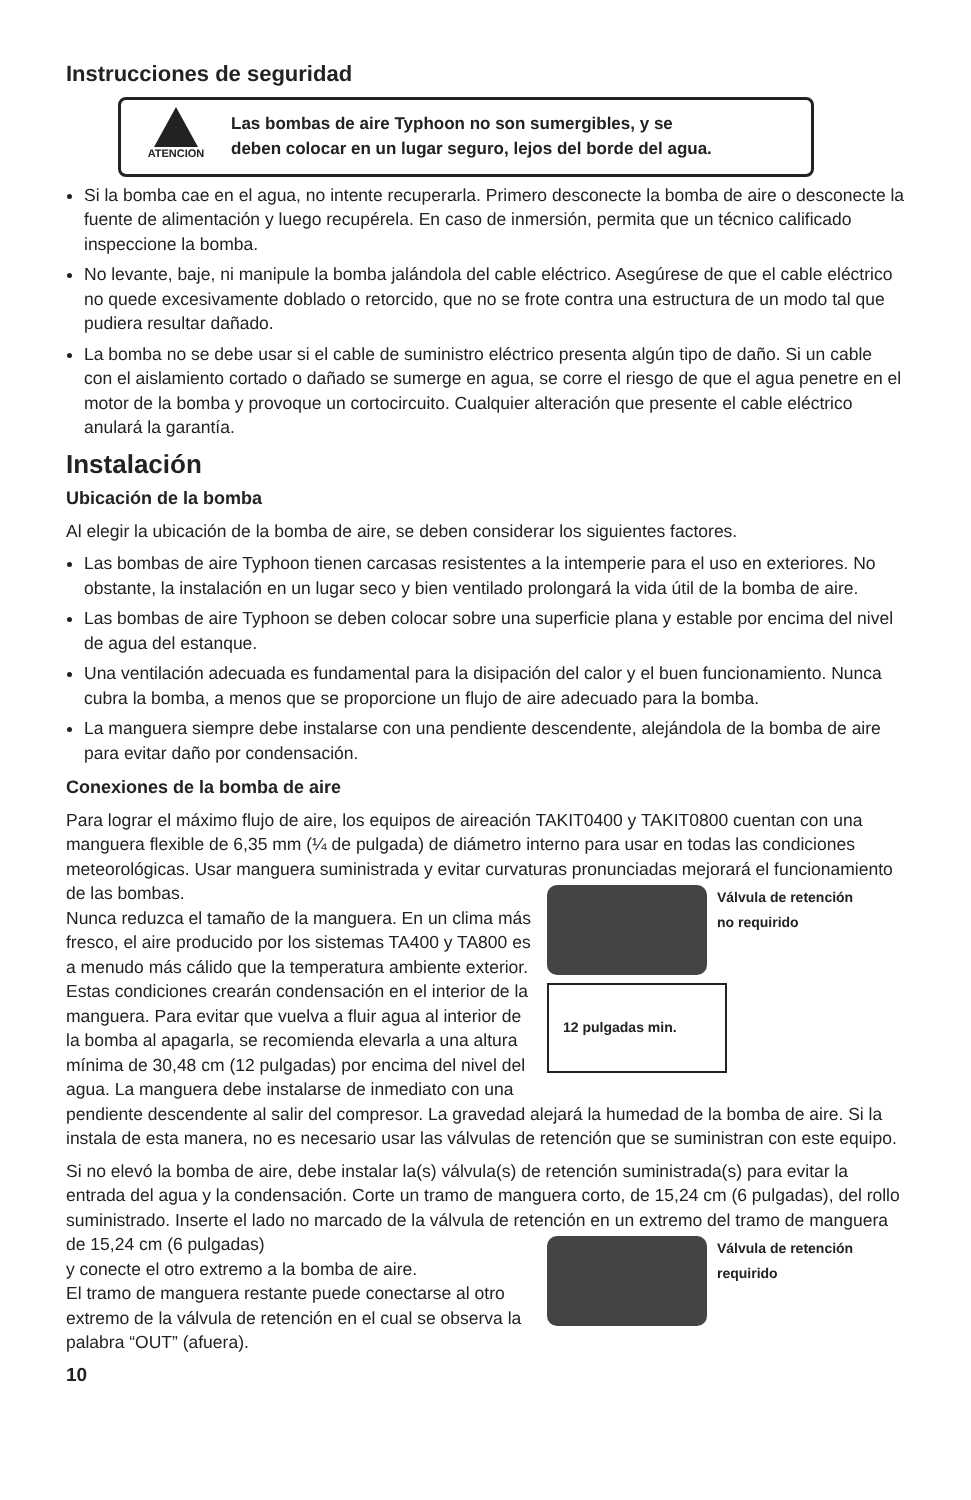Instrucciones de seguridad
ATENCION
Las bombas de aire Typhoon no son sumergibles, y se
deben colocar en un lugar seguro, lejos del borde del agua.
Si la bomba cae en el agua, no intente recuperarla. Primero desconecte la bomba de aire o desconecte la fuente de alimentación y luego recupérela. En caso de inmersión, permita que un técnico calificado inspeccione la bomba.
No levante, baje, ni manipule la bomba jalándola del cable eléctrico. Asegúrese de que el cable eléctrico no quede excesivamente doblado o retorcido, que no se frote contra una estructura de un modo tal que pudiera resultar dañado.
La bomba no se debe usar si el cable de suministro eléctrico presenta algún tipo de daño. Si un cable con el aislamiento cortado o dañado se sumerge en agua, se corre el riesgo de que el agua penetre en el motor de la bomba y provoque un cortocircuito. Cualquier alteración que presente el cable eléctrico anulará la garantía.
Instalación
Ubicación de la bomba
Al elegir la ubicación de la bomba de aire, se deben considerar los siguientes factores.
Las bombas de aire Typhoon tienen carcasas resistentes a la intemperie para el uso en exteriores. No obstante, la instalación en un lugar seco y bien ventilado prolongará la vida útil de la bomba de aire.
Las bombas de aire Typhoon se deben colocar sobre una superficie plana y estable por encima del nivel de agua del estanque.
Una ventilación adecuada es fundamental para la disipación del calor y el buen funcionamiento. Nunca cubra la bomba, a menos que se proporcione un flujo de aire adecuado para la bomba.
La manguera siempre debe instalarse con una pendiente descendente, alejándola de la bomba de aire para evitar daño por condensación.
Conexiones de la bomba de aire
Para lograr el máximo flujo de aire, los equipos de aireación TAKIT0400 y TAKIT0800 cuentan con una manguera flexible de 6,35 mm (¼ de pulgada) de diámetro interno para usar en todas las condiciones meteorológicas. Usar manguera suministrada y evitar curvaturas pronunciadas mejorará el funcionamiento de las bombas. Válvula de retención
no requirido
12 pulgadas min.
Nunca reduzca el tamaño de la manguera. En un clima más fresco, el aire producido por los sistemas TA400 y TA800 es a menudo más cálido que la temperatura ambiente exterior. Estas condiciones crearán condensación en el interior de la manguera. Para evitar que vuelva a fluir agua al interior de la bomba al apagarla, se recomienda elevarla a una altura mínima de 30,48 cm (12 pulgadas) por encima del nivel del agua. La manguera debe instalarse de inmediato con una pendiente descendente al salir del compresor. La gravedad alejará la humedad de la bomba de aire. Si la instala de esta manera, no es necesario usar las válvulas de retención que se suministran con este equipo.
Si no elevó la bomba de aire, debe instalar la(s) válvula(s) de retención suministrada(s) para evitar la entrada del agua y la condensación. Corte un tramo de manguera corto, de 15,24 cm (6 pulgadas), del rollo suministrado. Inserte el lado no marcado de la válvula de retención en un extremo del tramo de manguera de 15,24 cm (6 pulgadas) Válvula de retención
requirido
y conecte el otro extremo a la bomba de aire.
El tramo de manguera restante puede conectarse al otro extremo de la válvula de retención en el cual se observa la palabra “OUT” (afuera).
10